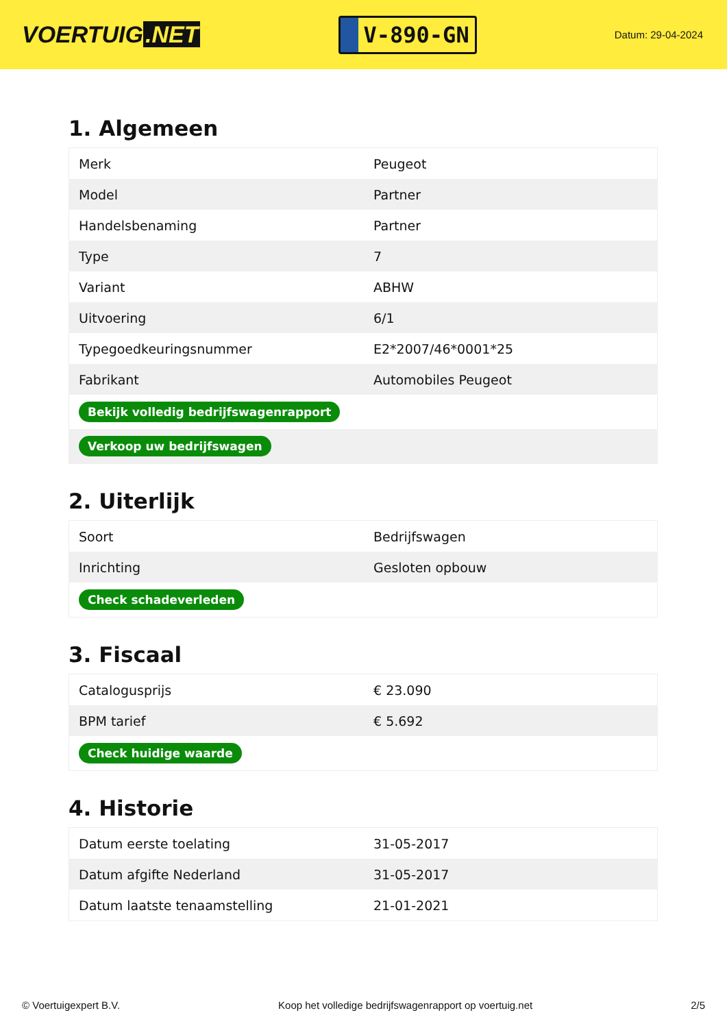VOERTUIG.NET
V-890-GN
Datum: 29-04-2024
1. Algemeen
| Merk | Peugeot |
| Model | Partner |
| Handelsbenaming | Partner |
| Type | 7 |
| Variant | ABHW |
| Uitvoering | 6/1 |
| Typegoedkeuringsnummer | E2*2007/46*0001*25 |
| Fabrikant | Automobiles Peugeot |
| Bekijk volledig bedrijfswagenrapport | |
| Verkoop uw bedrijfswagen | |
2. Uiterlijk
| Soort | Bedrijfswagen |
| Inrichting | Gesloten opbouw |
| Check schadeverleden | |
3. Fiscaal
| Catalogusprijs | € 23.090 |
| BPM tarief | € 5.692 |
| Check huidige waarde | |
4. Historie
| Datum eerste toelating | 31-05-2017 |
| Datum afgifte Nederland | 31-05-2017 |
| Datum laatste tenaamstelling | 21-01-2021 |
© Voertuigexpert B.V. Koop het volledige bedrijfswagenrapport op voertuig.net 2/5